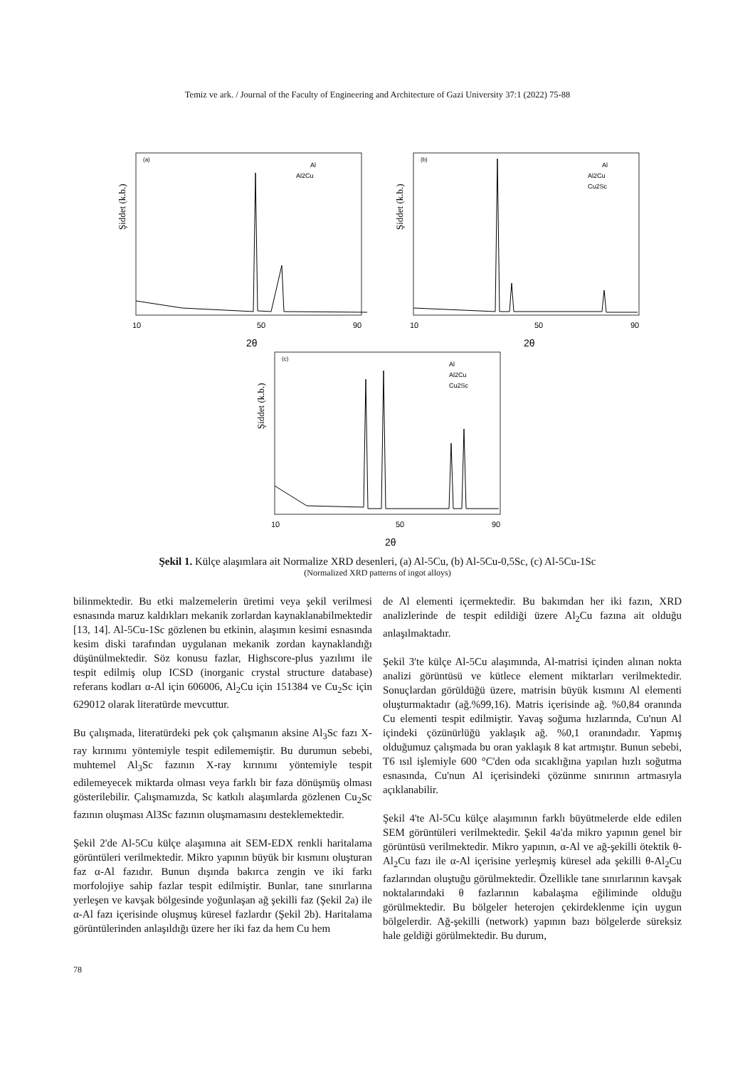Temiz ve ark. / Journal of the Faculty of Engineering and Architecture of Gazi University 37:1 (2022) 75-88
Şiddet (k.b.)
(a)
Al
Al2Cu
10
50
90
2θ
Şiddet (k.b.)
(b)
Al
Al2Cu
Cu2Sc
10
50
90
2θ
Şiddet (k.b.)
(c)
Al
Al2Cu
Cu2Sc
10
50
90
2θ
Şekil 1. Külçe alaşımlara ait Normalize XRD desenleri, (a) Al-5Cu, (b) Al-5Cu-0,5Sc, (c) Al-5Cu-1Sc
(Normalized XRD patterns of ingot alloys)
bilinmektedir. Bu etki malzemelerin üretimi veya şekil verilmesi esnasında maruz kaldıkları mekanik zorlardan kaynaklanabilmektedir [13, 14]. Al-5Cu-1Sc gözlenen bu etkinin, alaşımın kesimi esnasında kesim diski tarafından uygulanan mekanik zordan kaynaklandığı düşünülmektedir. Söz konusu fazlar, Highscore-plus yazılımı ile tespit edilmiş olup ICSD (inorganic crystal structure database) referans kodları α-Al için 606006, Al<sub>2</sub>Cu için 151384 ve Cu<sub>2</sub>Sc için 629012 olarak literatürde mevcuttur.
Bu çalışmada, literatürdeki pek çok çalışmanın aksine Al<sub>3</sub>Sc fazı X-ray kırınımı yöntemiyle tespit edilememiştir. Bu durumun sebebi, muhtemel Al<sub>3</sub>Sc fazının X-ray kırınımı yöntemiyle tespit edilemeyecek miktarda olması veya farklı bir faza dönüşmüş olması gösterilebilir. Çalışmamızda, Sc katkılı alaşımlarda gözlenen Cu<sub>2</sub>Sc fazının oluşması Al3Sc fazının oluşmamasını desteklemektedir.
Şekil 2'de Al-5Cu külçe alaşımına ait SEM-EDX renkli haritalama görüntüleri verilmektedir. Mikro yapının büyük bir kısmını oluşturan faz α-Al fazıdır. Bunun dışında bakırca zengin ve iki farkı morfolojiye sahip fazlar tespit edilmiştir. Bunlar, tane sınırlarına yerleşen ve kavşak bölgesinde yoğunlaşan ağ şekilli faz (Şekil 2a) ile α-Al fazı içerisinde oluşmuş küresel fazlardır (Şekil 2b). Haritalama görüntülerinden anlaşıldığı üzere her iki faz da hem Cu hem
de Al elementi içermektedir. Bu bakımdan her iki fazın, XRD analizlerinde de tespit edildiği üzere Al<sub>2</sub>Cu fazına ait olduğu anlaşılmaktadır.
Şekil 3'te külçe Al-5Cu alaşımında, Al-matrisi içinden alınan nokta analizi görüntüsü ve kütlece element miktarları verilmektedir. Sonuçlardan görüldüğü üzere, matrisin büyük kısmını Al elementi oluşturmaktadır (ağ.%99,16). Matris içerisinde ağ. %0,84 oranında Cu elementi tespit edilmiştir. Yavaş soğuma hızlarında, Cu'nun Al içindeki çözünürlüğü yaklaşık ağ. %0,1 oranındadır. Yapmış olduğumuz çalışmada bu oran yaklaşık 8 kat artmıştır. Bunun sebebi, T6 ısıl işlemiyle 600 °C'den oda sıcaklığına yapılan hızlı soğutma esnasında, Cu'nun Al içerisindeki çözünme sınırının artmasıyla açıklanabilir.
Şekil 4'te Al-5Cu külçe alaşımının farklı büyütmelerde elde edilen SEM görüntüleri verilmektedir. Şekil 4a'da mikro yapının genel bir görüntüsü verilmektedir. Mikro yapının, α-Al ve ağ-şekilli ötektik θ-Al<sub>2</sub>Cu fazı ile α-Al içerisine yerleşmiş küresel ada şekilli θ-Al<sub>2</sub>Cu fazlarından oluştuğu görülmektedir. Özellikle tane sınırlarının kavşak noktalarındaki θ fazlarının kabalaşma eğiliminde olduğu görülmektedir. Bu bölgeler heterojen çekirdeklenme için uygun bölgelerdir. Ağ-şekilli (network) yapının bazı bölgelerde süreksiz hale geldiği görülmektedir. Bu durum,
78